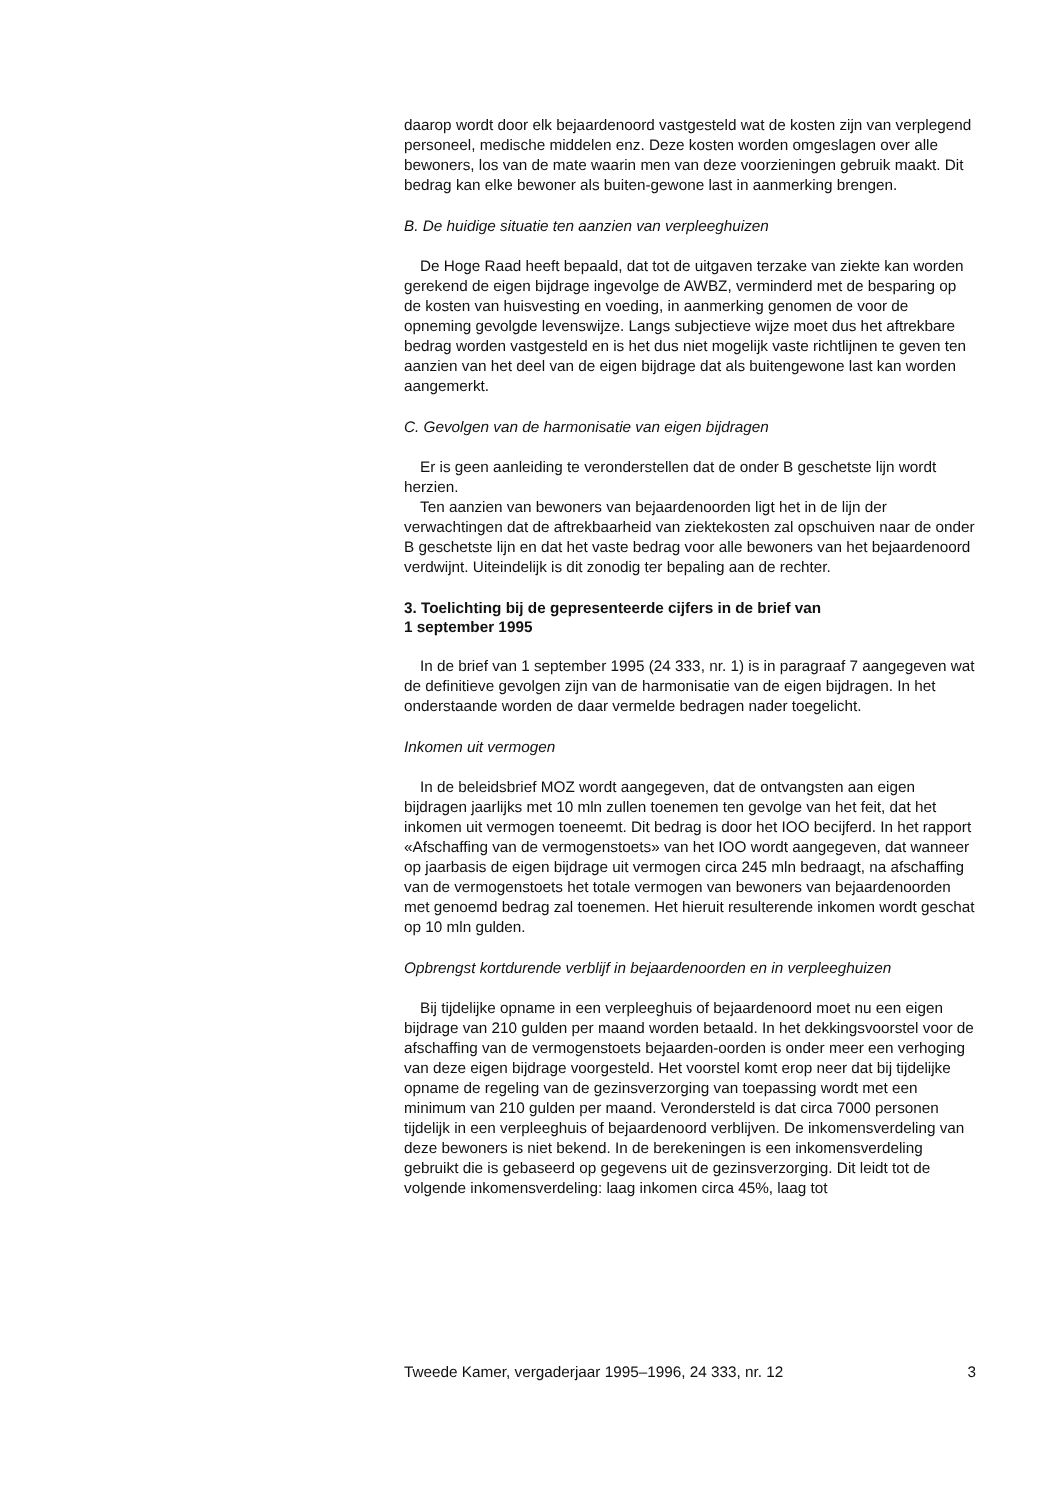daarop wordt door elk bejaardenoord vastgesteld wat de kosten zijn van verplegend personeel, medische middelen enz. Deze kosten worden omgeslagen over alle bewoners, los van de mate waarin men van deze voorzieningen gebruik maakt. Dit bedrag kan elke bewoner als buiten-gewone last in aanmerking brengen.
B. De huidige situatie ten aanzien van verpleeghuizen
De Hoge Raad heeft bepaald, dat tot de uitgaven terzake van ziekte kan worden gerekend de eigen bijdrage ingevolge de AWBZ, verminderd met de besparing op de kosten van huisvesting en voeding, in aanmerking genomen de voor de opneming gevolgde levenswijze. Langs subjectieve wijze moet dus het aftrekbare bedrag worden vastgesteld en is het dus niet mogelijk vaste richtlijnen te geven ten aanzien van het deel van de eigen bijdrage dat als buitengewone last kan worden aangemerkt.
C. Gevolgen van de harmonisatie van eigen bijdragen
Er is geen aanleiding te veronderstellen dat de onder B geschetste lijn wordt herzien.
Ten aanzien van bewoners van bejaardenoorden ligt het in de lijn der verwachtingen dat de aftrekbaarheid van ziektekosten zal opschuiven naar de onder B geschetste lijn en dat het vaste bedrag voor alle bewoners van het bejaardenoord verdwijnt. Uiteindelijk is dit zonodig ter bepaling aan de rechter.
3. Toelichting bij de gepresenteerde cijfers in de brief van
1 september 1995
In de brief van 1 september 1995 (24 333, nr. 1) is in paragraaf 7 aangegeven wat de definitieve gevolgen zijn van de harmonisatie van de eigen bijdragen. In het onderstaande worden de daar vermelde bedragen nader toegelicht.
Inkomen uit vermogen
In de beleidsbrief MOZ wordt aangegeven, dat de ontvangsten aan eigen bijdragen jaarlijks met 10 mln zullen toenemen ten gevolge van het feit, dat het inkomen uit vermogen toeneemt. Dit bedrag is door het IOO becijferd. In het rapport «Afschaffing van de vermogenstoets» van het IOO wordt aangegeven, dat wanneer op jaarbasis de eigen bijdrage uit vermogen circa 245 mln bedraagt, na afschaffing van de vermogenstoets het totale vermogen van bewoners van bejaardenoorden met genoemd bedrag zal toenemen. Het hieruit resulterende inkomen wordt geschat op 10 mln gulden.
Opbrengst kortdurende verblijf in bejaardenoorden en in verpleeghuizen
Bij tijdelijke opname in een verpleeghuis of bejaardenoord moet nu een eigen bijdrage van 210 gulden per maand worden betaald. In het dekkingsvoorstel voor de afschaffing van de vermogenstoets bejaarden-oorden is onder meer een verhoging van deze eigen bijdrage voorgesteld. Het voorstel komt erop neer dat bij tijdelijke opname de regeling van de gezinsverzorging van toepassing wordt met een minimum van 210 gulden per maand. Verondersteld is dat circa 7000 personen tijdelijk in een verpleeghuis of bejaardenoord verblijven. De inkomensverdeling van deze bewoners is niet bekend. In de berekeningen is een inkomensverdeling gebruikt die is gebaseerd op gegevens uit de gezinsverzorging. Dit leidt tot de volgende inkomensverdeling: laag inkomen circa 45%, laag tot
Tweede Kamer, vergaderjaar 1995–1996, 24 333, nr. 12 3